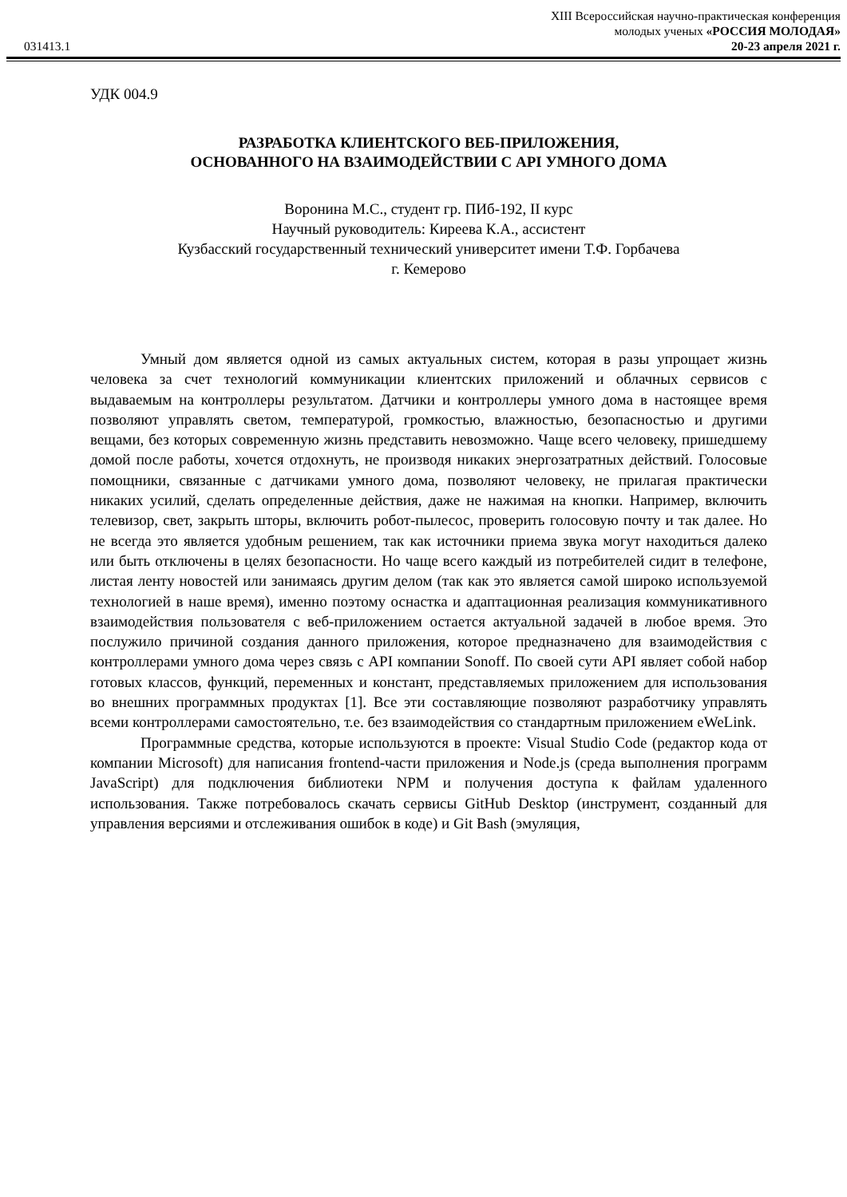031413.1
XIII Всероссийская научно-практическая конференция
молодых ученых «РОССИЯ МОЛОДАЯ»
20-23 апреля 2021 г.
УДК 004.9
РАЗРАБОТКА КЛИЕНТСКОГО ВЕБ-ПРИЛОЖЕНИЯ,
ОСНОВАННОГО НА ВЗАИМОДЕЙСТВИИ С API УМНОГО ДОМА
Воронина М.С., студент гр. ПИб-192, II курс
Научный руководитель: Киреева К.А., ассистент
Кузбасский государственный технический университет имени Т.Ф. Горбачева
г. Кемерово
Умный дом является одной из самых актуальных систем, которая в разы упрощает жизнь человека за счет технологий коммуникации клиентских приложений и облачных сервисов с выдаваемым на контроллеры результатом. Датчики и контроллеры умного дома в настоящее время позволяют управлять светом, температурой, громкостью, влажностью, безопасностью и другими вещами, без которых современную жизнь представить невозможно. Чаще всего человеку, пришедшему домой после работы, хочется отдохнуть, не производя никаких энергозатратных действий. Голосовые помощники, связанные с датчиками умного дома, позволяют человеку, не прилагая практически никаких усилий, сделать определенные действия, даже не нажимая на кнопки. Например, включить телевизор, свет, закрыть шторы, включить робот-пылесос, проверить голосовую почту и так далее. Но не всегда это является удобным решением, так как источники приема звука могут находиться далеко или быть отключены в целях безопасности. Но чаще всего каждый из потребителей сидит в телефоне, листая ленту новостей или занимаясь другим делом (так как это является самой широко используемой технологией в наше время), именно поэтому оснастка и адаптационная реализация коммуникативного взаимодействия пользователя с веб-приложением остается актуальной задачей в любое время. Это послужило причиной создания данного приложения, которое предназначено для взаимодействия с контроллерами умного дома через связь с API компании Sonoff. По своей сути API являет собой набор готовых классов, функций, переменных и констант, представляемых приложением для использования во внешних программных продуктах [1]. Все эти составляющие позволяют разработчику управлять всеми контроллерами самостоятельно, т.е. без взаимодействия со стандартным приложением eWeLink.
Программные средства, которые используются в проекте: Visual Studio Code (редактор кода от компании Microsoft) для написания frontend-части приложения и Node.js (среда выполнения программ JavaScript) для подключения библиотеки NPM и получения доступа к файлам удаленного использования. Также потребовалось скачать сервисы GitHub Desktop (инструмент, созданный для управления версиями и отслеживания ошибок в коде) и Git Bash (эмуляция,